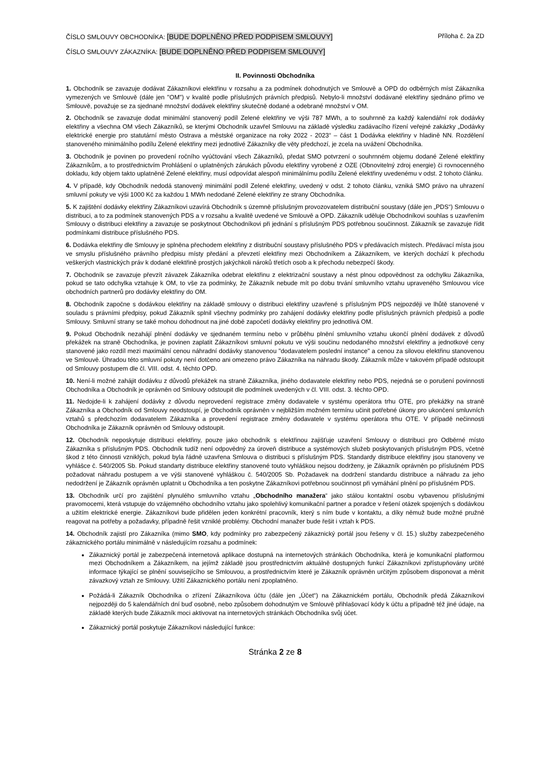ČÍSLO SMLOUVY OBCHODNÍKA: [BUDE DOPLNĚNO PŘED PODPISEM SMLOUVY] Příloha č. 2a ZD
ČÍSLO SMLOUVY ZÁKAZNÍKA: [BUDE DOPLNĚNO PŘED PODPISEM SMLOUVY]
II. Povinnosti Obchodníka
1. Obchodník se zavazuje dodávat Zákazníkovi elektřinu v rozsahu a za podmínek dohodnutých ve Smlouvě a OPD do odběrných míst Zákazníka vymezených ve Smlouvě (dále jen "OM") v kvalitě podle příslušných právních předpisů. Nebylo-li množství dodávané elektřiny sjednáno přímo ve Smlouvě, považuje se za sjednané množství dodávek elektřiny skutečně dodané a odebrané množství v OM.
2. Obchodník se zavazuje dodat minimální stanovený podíl Zelené elektřiny ve výši 787 MWh, a to souhrnně za každý kalendářní rok dodávky elektřiny a všechna OM všech Zákazníků, se kterými Obchodník uzavřel Smlouvu na základě výsledku zadávacího řízení veřejné zakázky „Dodávky elektrické energie pro statutární město Ostrava a městské organizace na roky 2022 - 2023“ – část 1 Dodávka elektřiny v hladině NN. Rozdělení stanoveného minimálního podílu Zelené elektřiny mezi jednotlivé Zákazníky dle věty předchozí, je zcela na uvážení Obchodníka.
3. Obchodník je povinen po provedení ročního vyúčtování všech Zákazníků, předat SMO potvrzení o souhrnném objemu dodané Zelené elektřiny Zákazníkům, a to prostřednictvím Prohlášení o uplatněných zárukách původu elektřiny vyrobené z OZE (Obnovitelný zdroj energie) či rovnocenného dokladu, kdy objem takto uplatněné Zelené elektřiny, musí odpovídat alespoň minimálnímu podílu Zelené elektřiny uvedenému v odst. 2 tohoto článku.
4. V případě, kdy Obchodník nedodá stanovený minimální podíl Zelené elektřiny, uvedený v odst. 2 tohoto článku, vzniká SMO právo na uhrazení smluvní pokuty ve výši 1000 Kč za každou 1 MWh nedodané Zelené elektřiny ze strany Obchodníka.
5. K zajištění dodávky elektřiny Zákazníkovi uzavírá Obchodník s územně příslušným provozovatelem distribuční soustavy (dále jen „PDS“) Smlouvu o distribuci, a to za podmínek stanovených PDS a v rozsahu a kvalitě uvedené ve Smlouvě a OPD. Zákazník uděluje Obchodníkovi souhlas s uzavřením Smlouvy o distribuci elektřiny a zavazuje se poskytnout Obchodníkovi při jednání s příslušným PDS potřebnou součinnost. Zákazník se zavazuje řídit podmínkami distribuce příslušného PDS.
6. Dodávka elektřiny dle Smlouvy je splněna přechodem elektřiny z distribuční soustavy příslušného PDS v předávacích místech. Předávací místa jsou ve smyslu příslušného právního předpisu místy předání a převzetí elektřiny mezi Obchodníkem a Zákazníkem, ve kterých dochází k přechodu veškerých vlastnických práv k dodané elektřině prostých jakýchkoli nároků třetích osob a k přechodu nebezpečí škody.
7. Obchodník se zavazuje převzít závazek Zákazníka odebrat elektřinu z elektrizační soustavy a nést plnou odpovědnost za odchylku Zákazníka, pokud se tato odchylka vztahuje k OM, to vše za podmínky, že Zákazník nebude mít po dobu trvání smluvního vztahu upraveného Smlouvou více obchodních partnerů pro dodávky elektřiny do OM.
8. Obchodník započne s dodávkou elektřiny na základě smlouvy o distribuci elektřiny uzavřené s příslušným PDS nejpozději ve lhůtě stanovené v souladu s právními předpisy, pokud Zákazník splnil všechny podmínky pro zahájení dodávky elektřiny podle příslušných právních předpisů a podle Smlouvy. Smluvní strany se také mohou dohodnout na jiné době započetí dodávky elektřiny pro jednotlivá OM.
9. Pokud Obchodník nezahájí plnění dodávky ve sjednaném termínu nebo v průběhu plnění smluvního vztahu ukončí plnění dodávek z důvodů překážek na straně Obchodníka, je povinen zaplatit Zákazníkovi smluvní pokutu ve výši součinu nedodaného množství elektřiny a jednotkové ceny stanovené jako rozdíl mezi maximální cenou náhradní dodávky stanovenou "dodavatelem poslední instance" a cenou za silovou elektřinu stanovenou ve Smlouvě. Úhradou této smluvní pokuty není dotčeno ani omezeno právo Zákazníka na náhradu škody. Zákazník může v takovém případě odstoupit od Smlouvy postupem dle čl. VIII. odst. 4. těchto OPD.
10. Není-li možné zahájit dodávku z důvodů překážek na straně Zákazníka, jiného dodavatele elektřiny nebo PDS, nejedná se o porušení povinnosti Obchodníka a Obchodník je oprávněn od Smlouvy odstoupit dle podmínek uvedených v čl. VIII. odst. 3. těchto OPD.
11. Nedojde-li k zahájení dodávky z důvodu neprovedení registrace změny dodavatele v systému operátora trhu OTE, pro překážky na straně Zákazníka a Obchodník od Smlouvy neodstoupí, je Obchodník oprávněn v nejbližším možném termínu učinit potřebné úkony pro ukončení smluvních vztahů s předchozím dodavatelem Zákazníka a provedení registrace změny dodavatele v systému operátora trhu OTE. V případě nečinnosti Obchodníka je Zákazník oprávněn od Smlouvy odstoupit.
12. Obchodník neposkytuje distribuci elektřiny, pouze jako obchodník s elektřinou zajišťuje uzavření Smlouvy o distribuci pro Odběrné místo Zákazníka s příslušným PDS. Obchodník tudíž není odpovědný za úroveň distribuce a systémových služeb poskytovaných příslušným PDS, včetně škod z této činnosti vzniklých, pokud byla řádně uzavřena Smlouva o distribuci s příslušným PDS. Standardy distribuce elektřiny jsou stanoveny ve vyhlášce č. 540/2005 Sb. Pokud standarty distribuce elektřiny stanovené touto vyhláškou nejsou dodrženy, je Zákazník oprávněn po příslušném PDS požadovat náhradu postupem a ve výši stanovené vyhláškou č. 540/2005 Sb. Požadavek na dodržení standardu distribuce a náhradu za jeho nedodržení je Zákazník oprávněn uplatnit u Obchodníka a ten poskytne Zákazníkovi potřebnou součinnost při vymáhání plnění po příslušném PDS.
13. Obchodník určí pro zajištění plynulého smluvního vztahu „Obchodního manažera“ jako stálou kontaktní osobu vybavenou příslušnými pravomocemi, která vstupuje do vzájemného obchodního vztahu jako spolehlivý komunikační partner a poradce v řešení otázek spojených s dodávkou a užitím elektrické energie. Zákazníkovi bude přidělen jeden konkrétní pracovník, který s ním bude v kontaktu, a díky němuž bude možné pružně reagovat na potřeby a požadavky, případně řešit vzniklé problémy. Obchodní manažer bude řešit i vztah k PDS.
14. Obchodník zajistí pro Zákazníka (mimo SMO, kdy podmínky pro zabezpečený zákaznický portál jsou řešeny v čl. 15.) služby zabezpečeného zákaznického portálu minimálně v následujícím rozsahu a podmínek:
Zákaznický portál je zabezpečená internetová aplikace dostupná na internetových stránkách Obchodníka, která je komunikační platformou mezi Obchodníkem a Zákazníkem, na jejímž základě jsou prostřednictvím aktuálně dostupných funkcí Zákazníkovi zpřístupňovány určité informace týkající se plnění souvisejícího se Smlouvou, a prostřednictvím které je Zákazník oprávněn určitým způsobem disponovat a měnit závazkový vztah ze Smlouvy. Užití Zákaznického portálu není zpoplatněno.
Požádá-li Zákazník Obchodníka o zřízení Zákazníkova účtu (dále jen „Účet“) na Zákaznickém portálu, Obchodník předá Zákazníkovi nejpozději do 5 kalendářních dní buď osobně, nebo způsobem dohodnutým ve Smlouvě přihlašovací kódy k účtu a případně též jiné údaje, na základě kterých bude Zákazník moci aktivovat na internetových stránkách Obchodníka svůj účet.
Zákaznický portál poskytuje Zákazníkovi následující funkce:
Stránka 2 ze 8